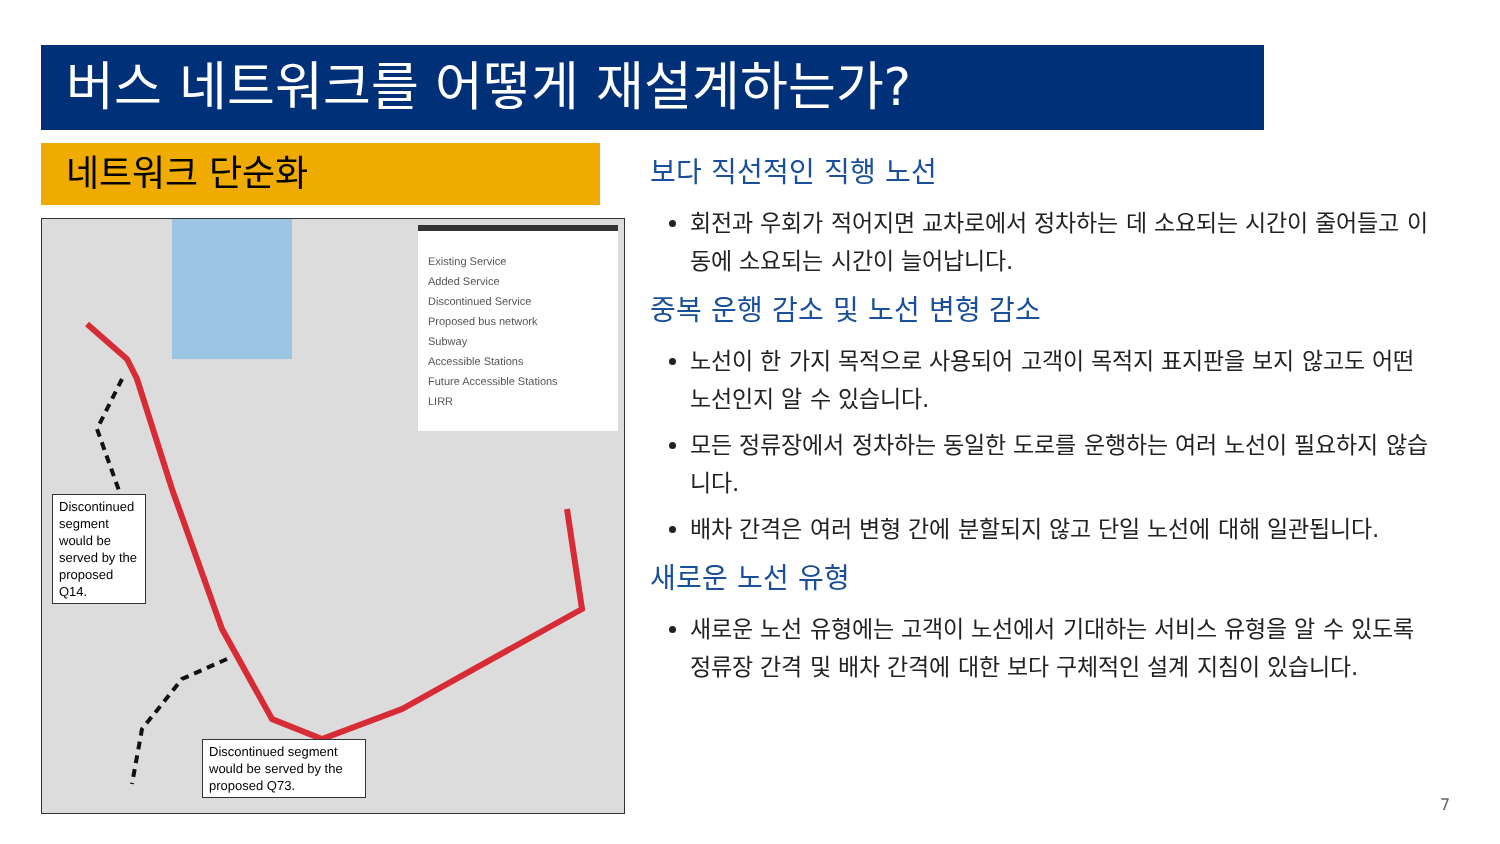버스 네트워크를 어떻게 재설계하는가?
네트워크 단순화
Existing Service
Added Service
Discontinued Service
Proposed bus network
Subway
Accessible Stations
Future Accessible Stations
LIRR
Discontinued segment would be served by the proposed Q14.
Discontinued segment would be served by the proposed Q73.
보다 직선적인 직행 노선
회전과 우회가 적어지면 교차로에서 정차하는 데 소요되는 시간이 줄어들고 이동에 소요되는 시간이 늘어납니다.
중복 운행 감소 및 노선 변형 감소
노선이 한 가지 목적으로 사용되어 고객이 목적지 표지판을 보지 않고도 어떤 노선인지 알 수 있습니다.
모든 정류장에서 정차하는 동일한 도로를 운행하는 여러 노선이 필요하지 않습니다.
배차 간격은 여러 변형 간에 분할되지 않고 단일 노선에 대해 일관됩니다.
새로운 노선 유형
새로운 노선 유형에는 고객이 노선에서 기대하는 서비스 유형을 알 수 있도록 정류장 간격 및 배차 간격에 대한 보다 구체적인 설계 지침이 있습니다.
7